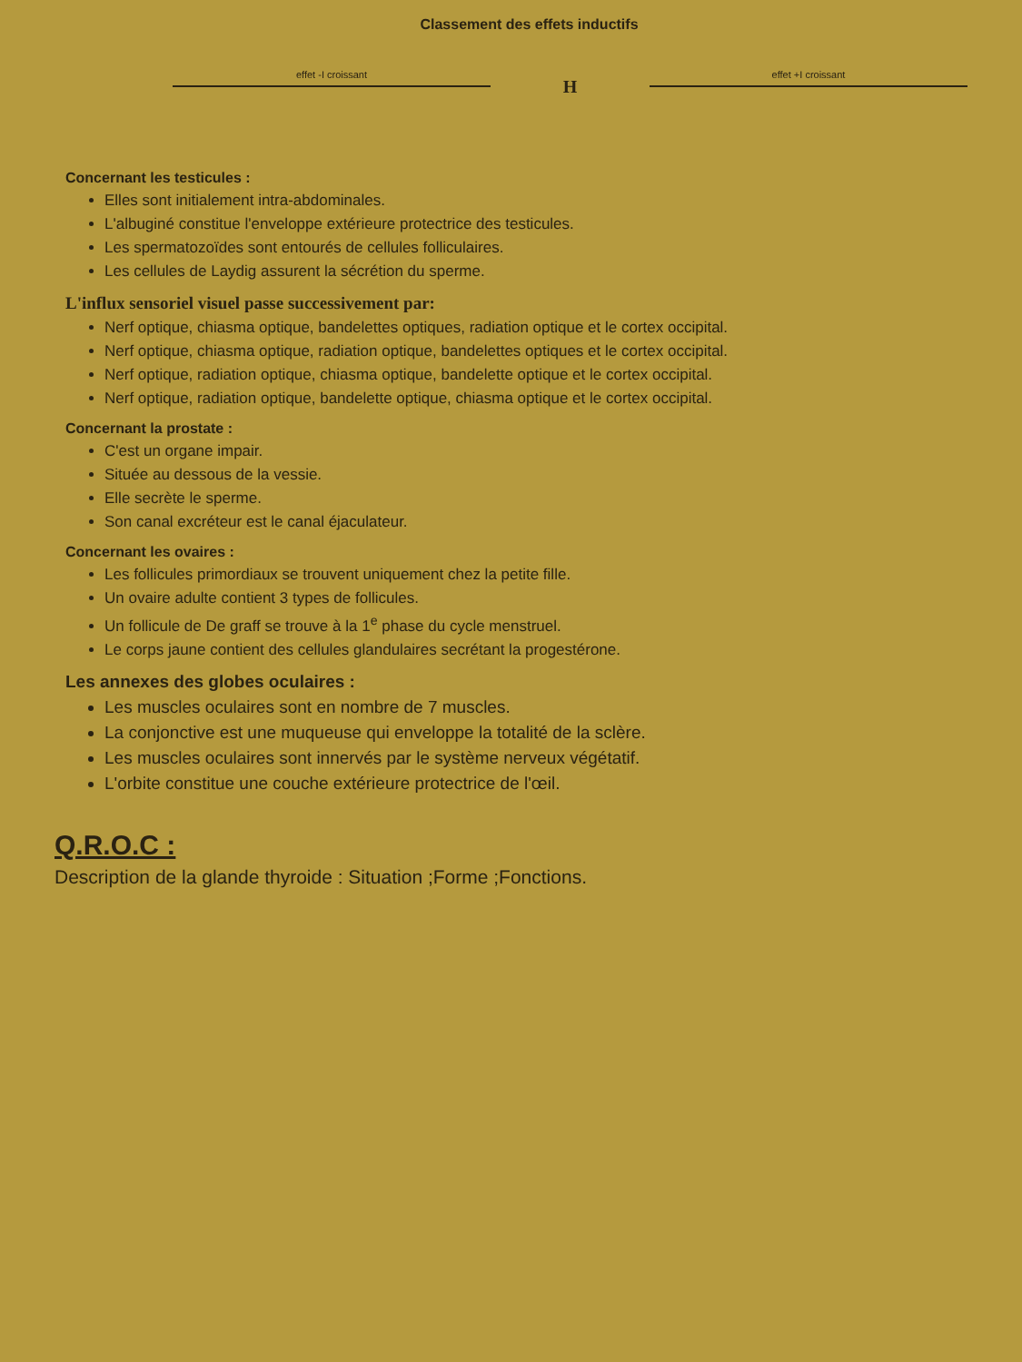Classement des effets inductifs
effet -I croissant
H
effet +I croissant
Concernant les testicules :
Elles sont initialement intra-abdominales.
L'albuginé constitue l'enveloppe extérieure protectrice des testicules.
Les spermatozoïdes sont entourés de cellules folliculaires.
Les cellules de Laydig assurent la sécrétion du sperme.
L'influx sensoriel visuel passe successivement par:
Nerf optique, chiasma optique, bandelettes optiques, radiation optique et le cortex occipital.
Nerf optique, chiasma optique, radiation optique, bandelettes optiques et le cortex occipital.
Nerf optique, radiation optique, chiasma optique, bandelette optique et le cortex occipital.
Nerf optique, radiation optique, bandelette optique, chiasma optique et le cortex occipital.
Concernant la prostate :
C'est un organe impair.
Située au dessous de la vessie.
Elle secrète le sperme.
Son canal excréteur est le canal éjaculateur.
Concernant les ovaires :
Les follicules primordiaux se trouvent uniquement chez la petite fille.
Un ovaire adulte contient 3 types de follicules.
Un follicule de De graff se trouve à la 1<sup>e</sup> phase du cycle menstruel.
Le corps jaune contient des cellules glandulaires secrétant la progestérone.
Les annexes des globes oculaires :
Les muscles oculaires sont en nombre de 7 muscles.
La conjonctive est une muqueuse qui enveloppe la totalité de la sclère.
Les muscles oculaires sont innervés par le système nerveux végétatif.
L'orbite constitue une couche extérieure protectrice de l'œil.
Q.R.O.C :
Description de la glande thyroide : Situation ;Forme ;Fonctions.